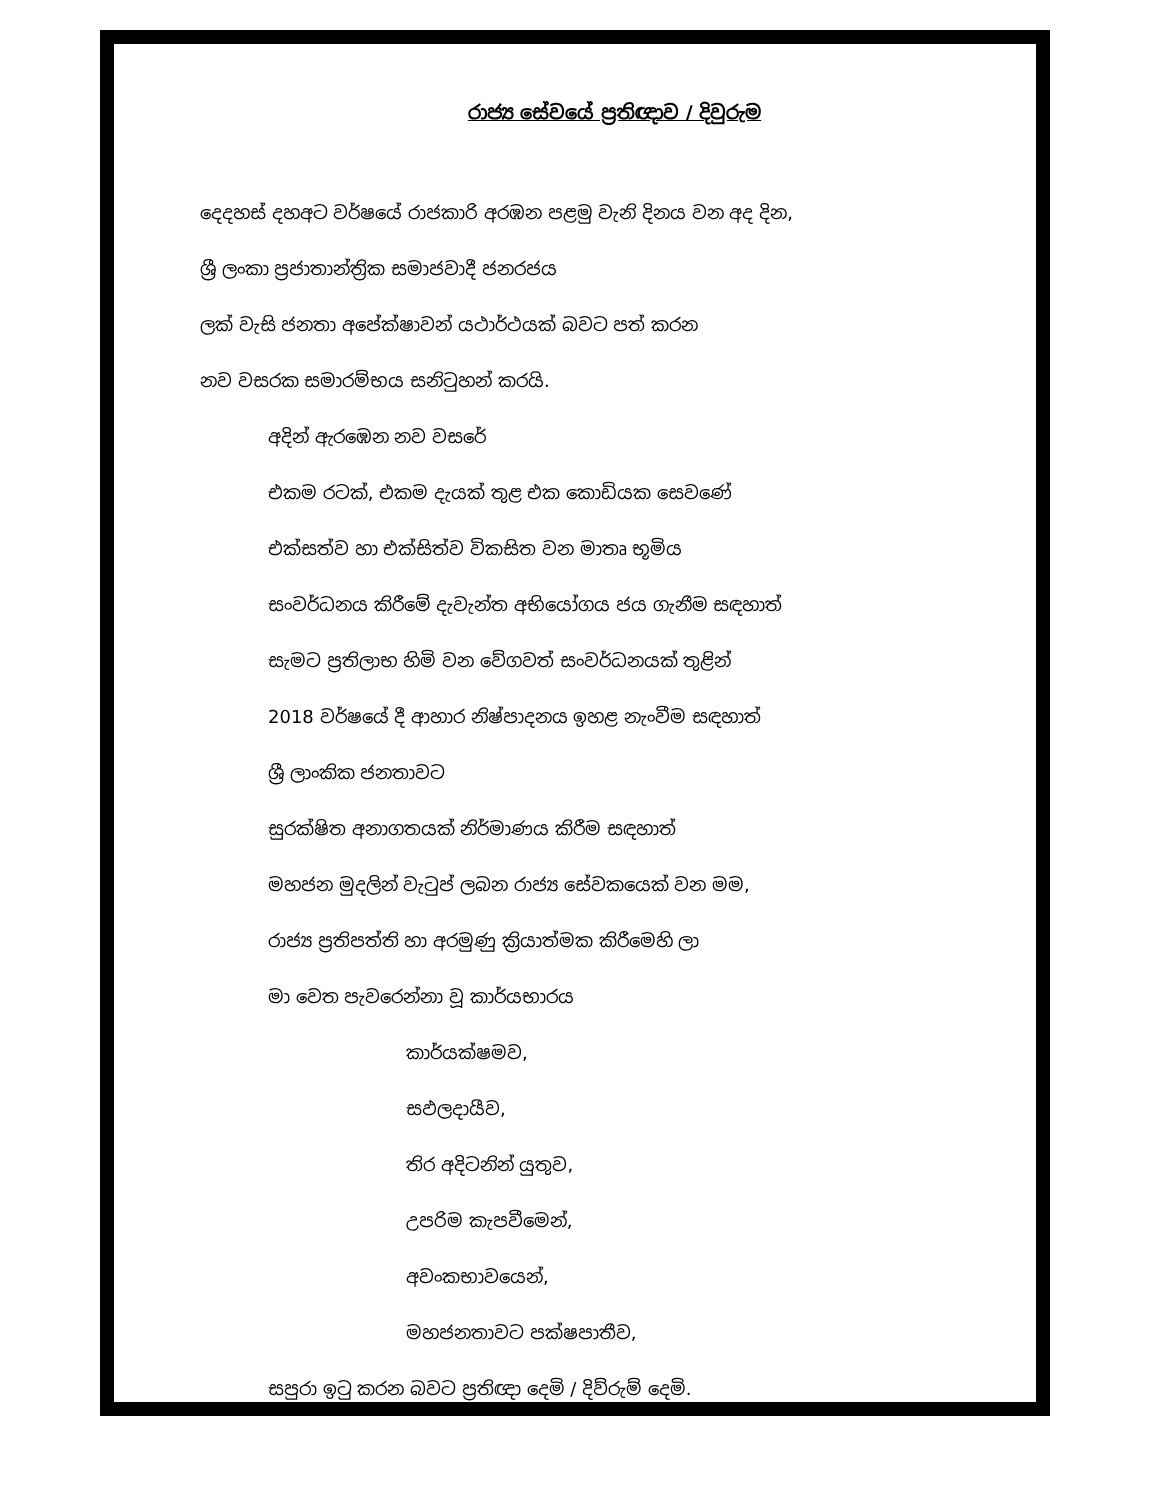රාජ්‍ය සේවයේ ප්‍රතිඥාව / දිවුරුම
දෙදහස් දහඅට වර්ෂයේ රාජකාරි අරඹන පළමු වැනි දිනය වන අද දින,
ශ්‍රී ලංකා ප්‍රජාතාන්ත්‍රික සමාජවාදී ජනරජය
ලක් වැසි ජනතා අපේක්ෂාවන් යථාර්ථයක් බවට පත් කරන
නව වසරක සමාරම්භය සනිටුහන් කරයි.
අදින් ඇරඹෙන නව වසරේ
එකම රටක්, එකම දැයක් තුළ එක කොඩියක සෙවණේ
එක්සත්ව හා එක්සිත්ව විකසිත වන මාතෘ භූමිය
සංවර්ධනය කිරීමේ දැවැන්ත අභියෝගය ජය ගැනීම සඳහාත්
සැමට ප්‍රතිලාභ හිමි වන වේගවත් සංවර්ධනයක් තුළින්
2018 වර්ෂයේ දී ආහාර නිෂ්පාදනය ඉහළ නැංවීම සඳහාත්
ශ්‍රී ලාංකික ජනතාවට
සුරක්ෂිත අනාගතයක් නිර්මාණය කිරීම සඳහාත්
මහජන මුදලින් වැටුප් ලබන රාජ්‍ය සේවකයෙක් වන මම,
රාජ්‍ය ප්‍රතිපත්ති හා අරමුණු ක්‍රියාත්මක කිරීමෙහි ලා
මා වෙත පැවරෙන්නා වූ කාර්යභාරය
කාර්යක්ෂමව,
සඵලදායීව,
තිර අදිටනින් යුතුව,
උපරිම කැපවීමෙන්,
අවංකභාවයෙන්,
මහජනතාවට පක්ෂපාතීව,
සපුරා ඉටු කරන බවට ප්‍රතිඥා දෙමි / දිව්රුම් දෙමි.